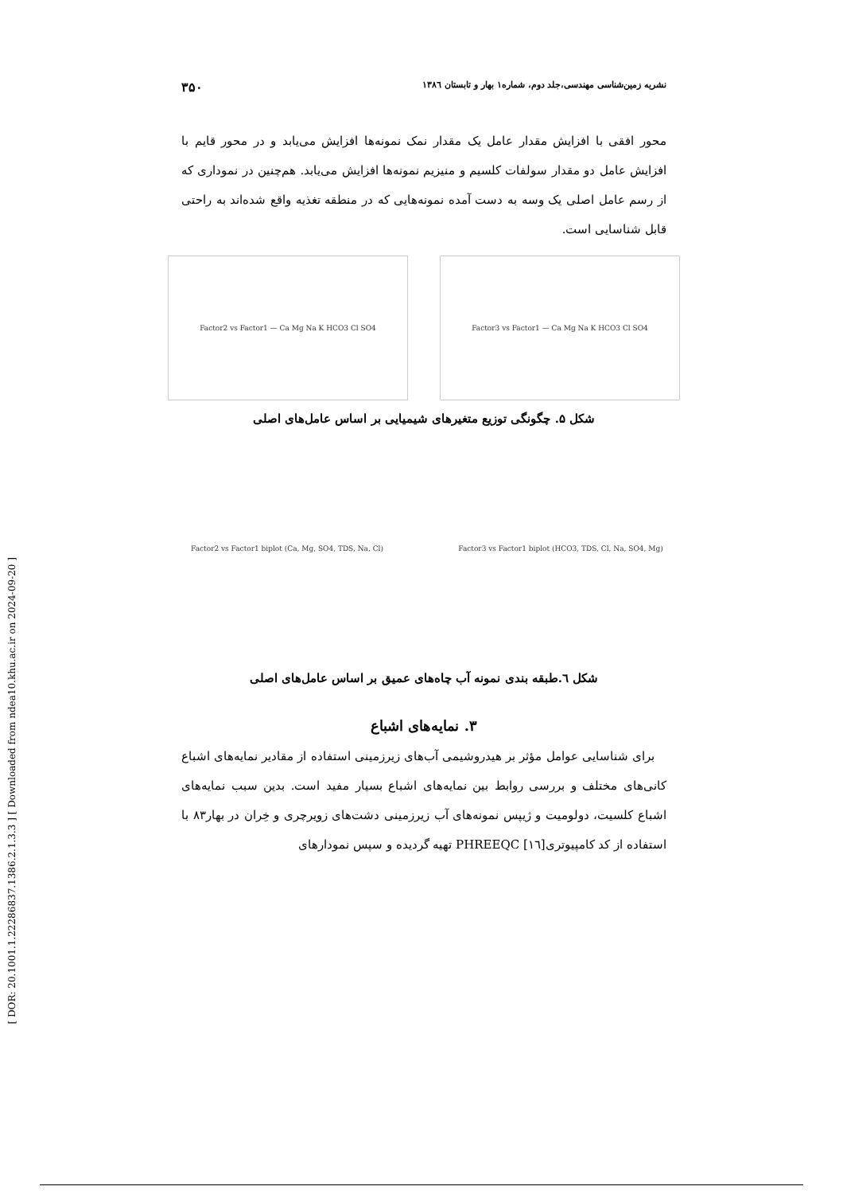[ DOR: 20.1001.1.22286837.1386.2.1.3.3 ] [ Downloaded from ndea10.khu.ac.ir on 2024-09-20 ]
نشریه زمین‌شناسی مهندسی،جلد دوم، شماره۱ بهار و تابستان ۱۳۸٦ ۳۵۰
محور افقی با افزایش مقدار عامل یک مقدار نمک نمونه‌ها افزایش می‌یابد و در محور قایم با افزایش عامل دو مقدار سولفات کلسیم و منیزیم نمونه‌ها افزایش می‌یابد. هم‌چنین در نموداری که از رسم عامل اصلی یک وسه به دست آمده نمونه‌هایی که در منطقه تغذیه واقع شده‌اند به راحتی قابل شناسایی است.
Factor3 vs Factor1 — Ca Mg Na K HCO3 Cl SO4 Factor2 vs Factor1 — Ca Mg Na K HCO3 Cl SO4
شکل ۵. چگونگی توزیع متغیرهای شیمیایی بر اساس عامل‌های اصلی
Factor3 vs Factor1 biplot (HCO3, TDS, Cl, Na, SO4, Mg) Factor2 vs Factor1 biplot (Ca, Mg, SO4, TDS, Na, Cl)
شکل ٦.طبقه بندی نمونه آب چاه‌های عمیق بر اساس عامل‌های اصلی
۳. نمایه‌های اشباع
 برای شناسایی عوامل مؤثر بر هیدروشیمی آب‌های زیرزمینی استفاده از مقادیر نمایه‌های اشباع کانی‌های مختلف و بررسی روابط بین نمایه‌های اشباع بسیار مفید است. بدین سبب نمایه‌های اشباع کلسیت، دولومیت و ژیپس نمونه‌های آب زیرزمینی دشت‌های زویرچری و خِران در بهار۸۳ با استفاده از کد کامپیوتری[١٦] PHREEQC تهیه گردیده و سپس نمودارهای